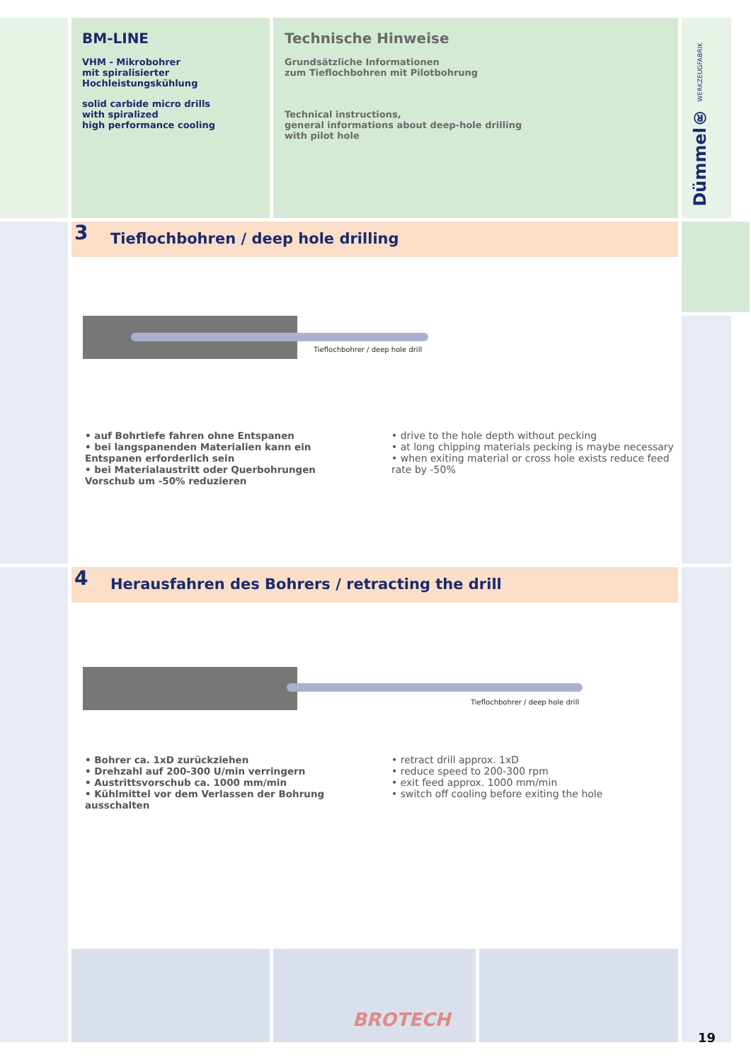BM-LINE
VHM - Mikrobohrer
mit spiralisierter
Hochleistungskühlung
solid carbide micro drills
with spiralized
high performance cooling
Technische Hinweise
Grundsätzliche Informationen
zum Tieflochbohren mit Pilotbohrung
Technical instructions,
general informations about deep-hole drilling
with pilot hole
Dümmel® WERKZEUGFABRIK
3
Tieflochbohren / deep hole drilling
Tieflochbohrer / deep hole drill
• auf Bohrtiefe fahren ohne Entspanen
• bei langspanenden Materialien kann ein Entspanen erforderlich sein
• bei Materialaustritt oder Querbohrungen Vorschub um -50% reduzieren
• drive to the hole depth without pecking
• at long chipping materials pecking is maybe necessary
• when exiting material or cross hole exists reduce feed rate by -50%
4
Herausfahren des Bohrers / retracting the drill
Tieflochbohrer / deep hole drill
• Bohrer ca. 1xD zurückziehen
• Drehzahl auf 200-300 U/min verringern
• Austrittsvorschub ca. 1000 mm/min
• Kühlmittel vor dem Verlassen der Bohrung ausschalten
• retract drill approx. 1xD
• reduce speed to 200-300 rpm
• exit feed approx. 1000 mm/min
• switch off cooling before exiting the hole
BROTECH
19